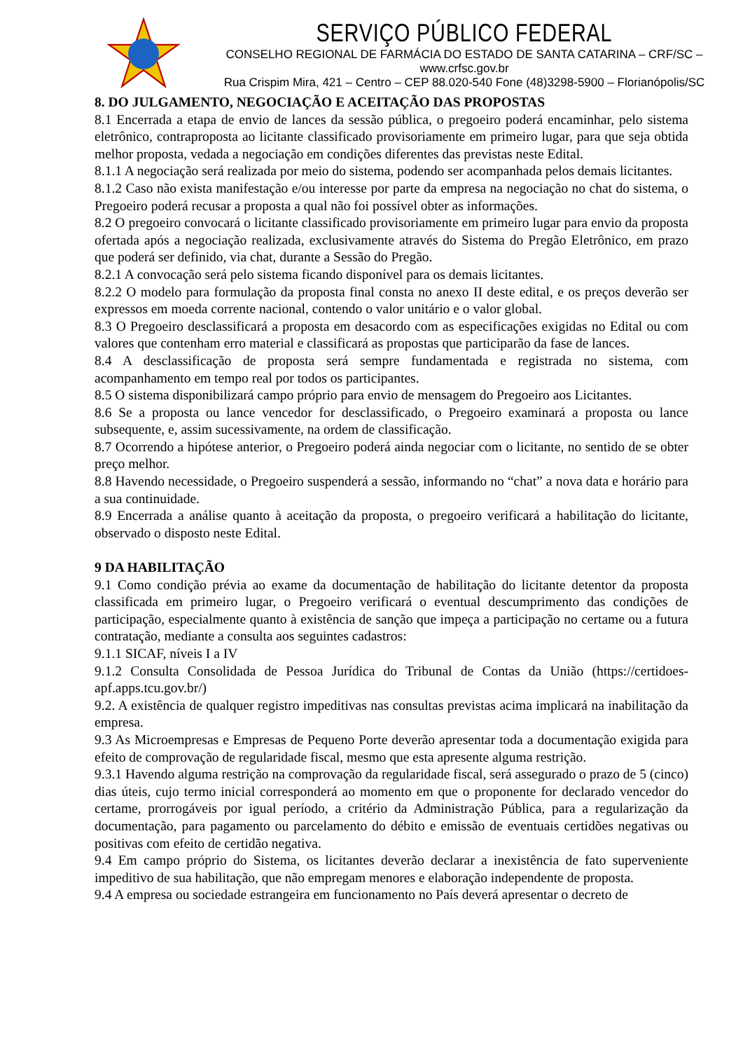SERVIÇO PÚBLICO FEDERAL
CONSELHO REGIONAL DE FARMÁCIA DO ESTADO DE SANTA CATARINA – CRF/SC – www.crfsc.gov.br
Rua Crispim Mira, 421 – Centro – CEP 88.020-540 Fone (48)3298-5900 – Florianópolis/SC
8. DO JULGAMENTO, NEGOCIAÇÃO E ACEITAÇÃO DAS PROPOSTAS
8.1 Encerrada a etapa de envio de lances da sessão pública, o pregoeiro poderá encaminhar, pelo sistema eletrônico, contraproposta ao licitante classificado provisoriamente em primeiro lugar, para que seja obtida melhor proposta, vedada a negociação em condições diferentes das previstas neste Edital.
8.1.1 A negociação será realizada por meio do sistema, podendo ser acompanhada pelos demais licitantes.
8.1.2 Caso não exista manifestação e/ou interesse por parte da empresa na negociação no chat do sistema, o Pregoeiro poderá recusar a proposta a qual não foi possível obter as informações.
8.2 O pregoeiro convocará o licitante classificado provisoriamente em primeiro lugar para envio da proposta ofertada após a negociação realizada, exclusivamente através do Sistema do Pregão Eletrônico, em prazo que poderá ser definido, via chat, durante a Sessão do Pregão.
8.2.1 A convocação será pelo sistema ficando disponível para os demais licitantes.
8.2.2 O modelo para formulação da proposta final consta no anexo II deste edital, e os preços deverão ser expressos em moeda corrente nacional, contendo o valor unitário e o valor global.
8.3 O Pregoeiro desclassificará a proposta em desacordo com as especificações exigidas no Edital ou com valores que contenham erro material e classificará as propostas que participarão da fase de lances.
8.4 A desclassificação de proposta será sempre fundamentada e registrada no sistema, com acompanhamento em tempo real por todos os participantes.
8.5 O sistema disponibilizará campo próprio para envio de mensagem do Pregoeiro aos Licitantes.
8.6 Se a proposta ou lance vencedor for desclassificado, o Pregoeiro examinará a proposta ou lance subsequente, e, assim sucessivamente, na ordem de classificação.
8.7 Ocorrendo a hipótese anterior, o Pregoeiro poderá ainda negociar com o licitante, no sentido de se obter preço melhor.
8.8 Havendo necessidade, o Pregoeiro suspenderá a sessão, informando no “chat” a nova data e horário para a sua continuidade.
8.9 Encerrada a análise quanto à aceitação da proposta, o pregoeiro verificará a habilitação do licitante, observado o disposto neste Edital.
9 DA HABILITAÇÃO
9.1 Como condição prévia ao exame da documentação de habilitação do licitante detentor da proposta classificada em primeiro lugar, o Pregoeiro verificará o eventual descumprimento das condições de participação, especialmente quanto à existência de sanção que impeça a participação no certame ou a futura contratação, mediante a consulta aos seguintes cadastros:
9.1.1 SICAF, níveis I a IV
9.1.2 Consulta Consolidada de Pessoa Jurídica do Tribunal de Contas da União (https://certidoes-apf.apps.tcu.gov.br/)
9.2. A existência de qualquer registro impeditivas nas consultas previstas acima implicará na inabilitação da empresa.
9.3 As Microempresas e Empresas de Pequeno Porte deverão apresentar toda a documentação exigida para efeito de comprovação de regularidade fiscal, mesmo que esta apresente alguma restrição.
9.3.1 Havendo alguma restrição na comprovação da regularidade fiscal, será assegurado o prazo de 5 (cinco) dias úteis, cujo termo inicial corresponderá ao momento em que o proponente for declarado vencedor do certame, prorrogáveis por igual período, a critério da Administração Pública, para a regularização da documentação, para pagamento ou parcelamento do débito e emissão de eventuais certidões negativas ou positivas com efeito de certidão negativa.
9.4 Em campo próprio do Sistema, os licitantes deverão declarar a inexistência de fato superveniente impeditivo de sua habilitação, que não empregam menores e elaboração independente de proposta.
9.4 A empresa ou sociedade estrangeira em funcionamento no País deverá apresentar o decreto de